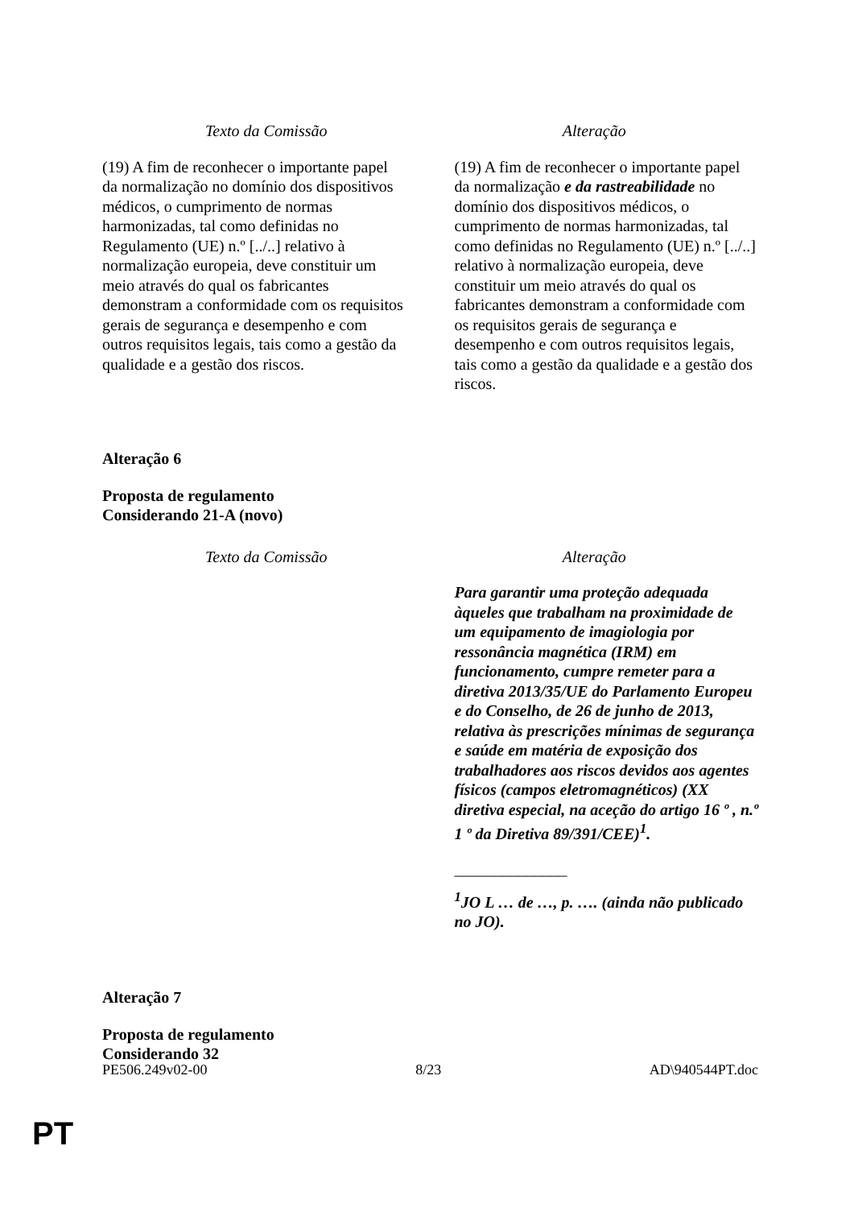| Texto da Comissão | Alteração |
| --- | --- |
| (19) A fim de reconhecer o importante papel da normalização no domínio dos dispositivos médicos, o cumprimento de normas harmonizadas, tal como definidas no Regulamento (UE) n.º [../..] relativo à normalização europeia, deve constituir um meio através do qual os fabricantes demonstram a conformidade com os requisitos gerais de segurança e desempenho e com outros requisitos legais, tais como a gestão da qualidade e a gestão dos riscos. | (19) A fim de reconhecer o importante papel da normalização e da rastreabilidade no domínio dos dispositivos médicos, o cumprimento de normas harmonizadas, tal como definidas no Regulamento (UE) n.º [../..] relativo à normalização europeia, deve constituir um meio através do qual os fabricantes demonstram a conformidade com os requisitos gerais de segurança e desempenho e com outros requisitos legais, tais como a gestão da qualidade e a gestão dos riscos. |
Alteração 6
Proposta de regulamento
Considerando 21-A (novo)
| Texto da Comissão | Alteração |
| --- | --- |
| | Para garantir uma proteção adequada àqueles que trabalham na proximidade de um equipamento de imagiologia por ressonância magnética (IRM) em funcionamento, cumpre remeter para a diretiva 2013/35/UE do Parlamento Europeu e do Conselho, de 26 de junho de 2013, relativa às prescrições mínimas de segurança e saúde em matéria de exposição dos trabalhadores aos riscos devidos aos agentes físicos (campos eletromagnéticos) (XX diretiva especial, na aceção do artigo 16 º , n.º 1 º da Diretiva 89/391/CEE)<sup>1</sup>. ______________ <sup>1</sup> JO L … de …, p. …. (ainda não publicado no JO). |
Alteração 7
Proposta de regulamento
Considerando 32
PE506.249v02-00 8/23 AD\940544PT.doc
PT